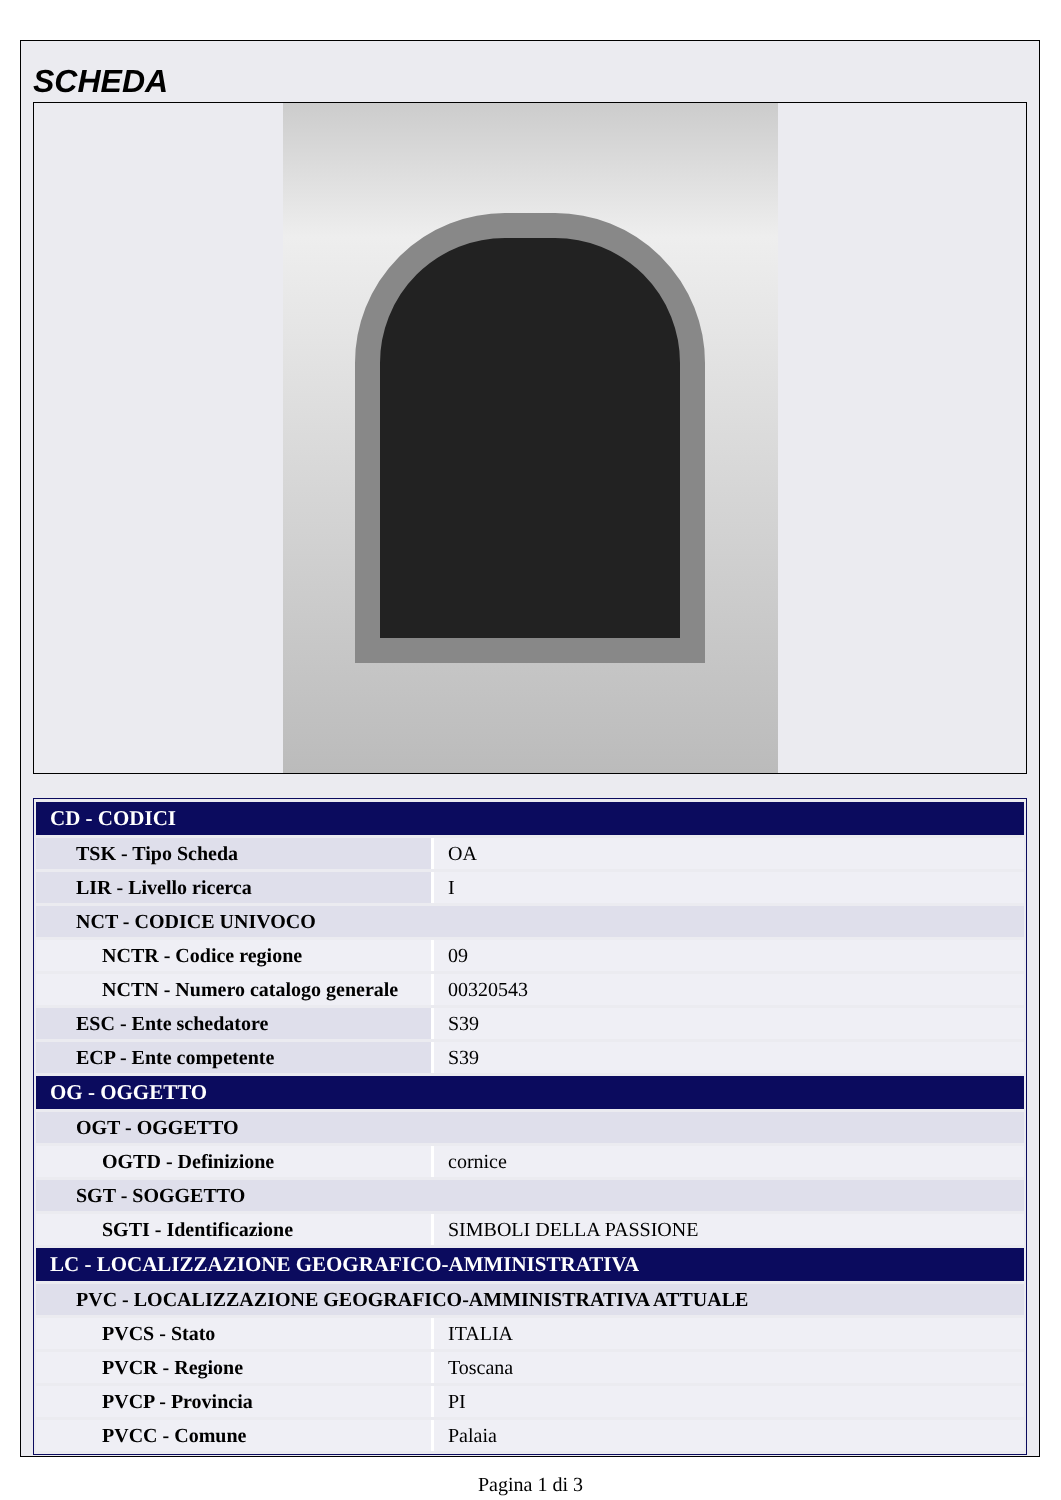SCHEDA
| CD - CODICI | |
| TSK - Tipo Scheda | OA |
| LIR - Livello ricerca | I |
| NCT - CODICE UNIVOCO | |
| NCTR - Codice regione | 09 |
| NCTN - Numero catalogo generale | 00320543 |
| ESC - Ente schedatore | S39 |
| ECP - Ente competente | S39 |
| OG - OGGETTO | |
| OGT - OGGETTO | |
| OGTD - Definizione | cornice |
| SGT - SOGGETTO | |
| SGTI - Identificazione | SIMBOLI DELLA PASSIONE |
| LC - LOCALIZZAZIONE GEOGRAFICO-AMMINISTRATIVA | |
| PVC - LOCALIZZAZIONE GEOGRAFICO-AMMINISTRATIVA ATTUALE | |
| PVCS - Stato | ITALIA |
| PVCR - Regione | Toscana |
| PVCP - Provincia | PI |
| PVCC - Comune | Palaia |
Pagina 1 di 3